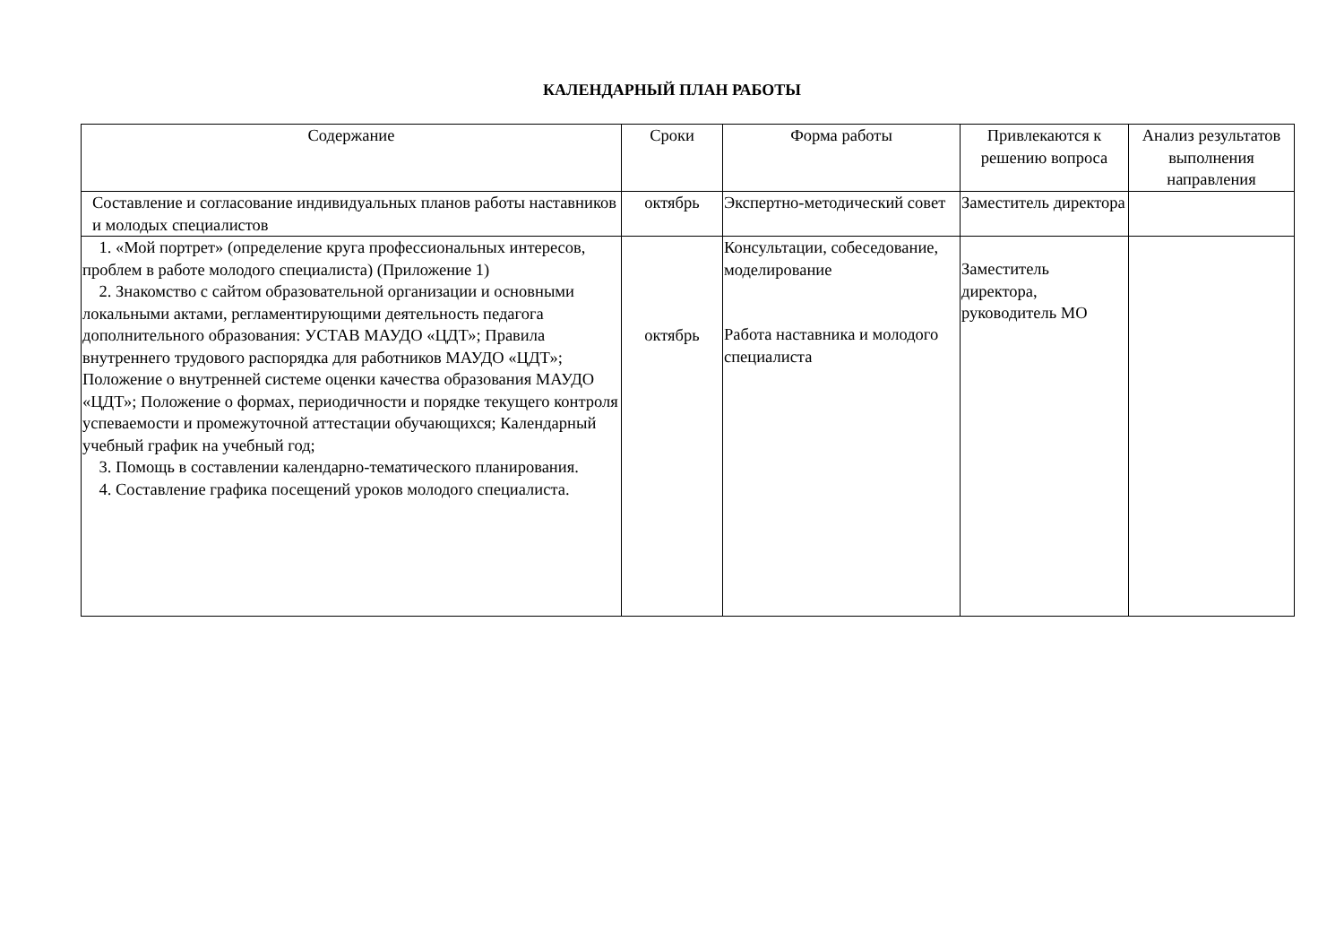КАЛЕНДАРНЫЙ ПЛАН РАБОТЫ
| Содержание | Сроки | Форма работы | Привлекаются к решению вопроса | Анализ результатов выполнения направления |
| --- | --- | --- | --- | --- |
| Составление и согласование индивидуальных планов работы наставников и молодых специалистов | октябрь | Экспертно-методический совет | Заместитель директора | |
| 1. «Мой портрет» (определение круга профессиональных интересов, проблем в работе молодого специалиста) (Приложение 1) 2. Знакомство с сайтом образовательной организации и основными локальными актами, регламентирующими деятельность педагога дополнительного образования: УСТАВ МАУДО «ЦДТ»; Правила внутреннего трудового распорядка для работников МАУДО «ЦДТ»; Положение о внутренней системе оценки качества образования МАУДО «ЦДТ»; Положение о формах, периодичности и порядке текущего контроля успеваемости и промежуточной аттестации обучающихся; Календарный учебный график на учебный год; 3. Помощь в составлении календарно-тематического планирования. 4. Составление графика посещений уроков молодого специалиста. | октябрь | Консультации, собеседование, моделирование Работа наставника и молодого специалиста | Заместитель директора, руководитель МО | |